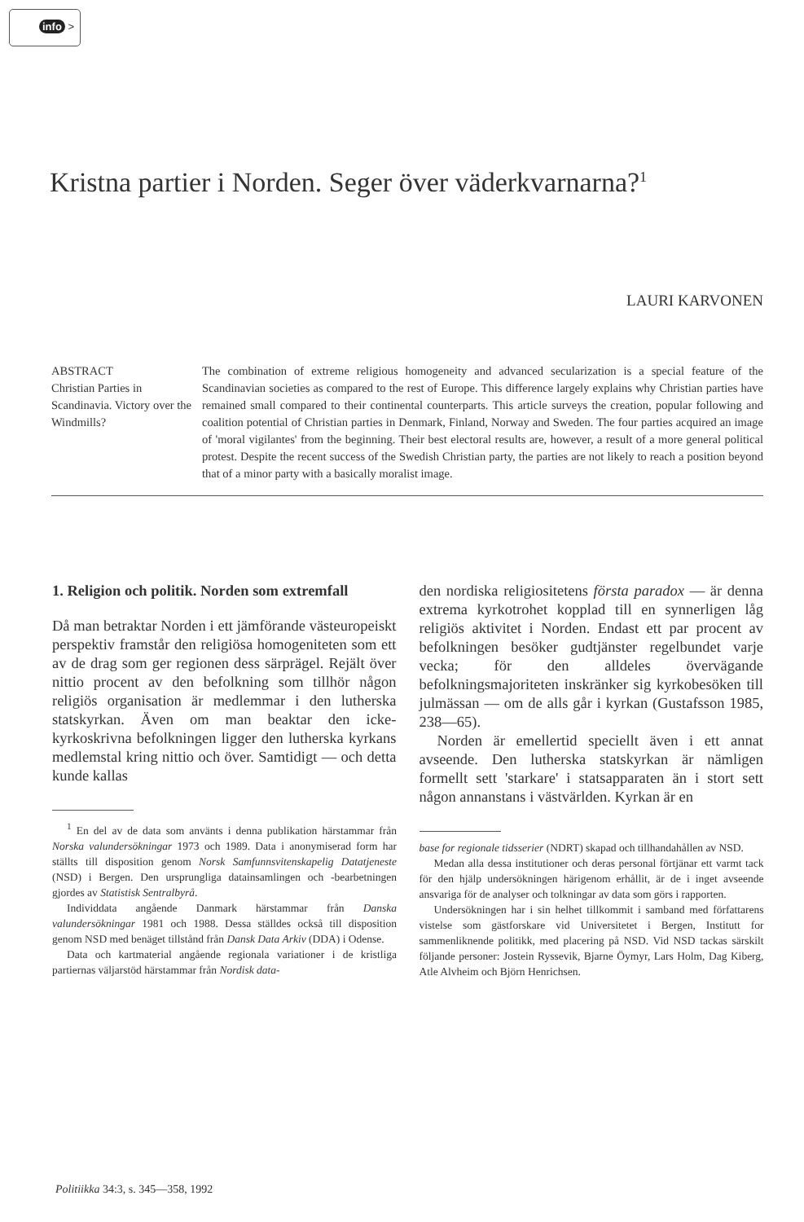info >
Kristna partier i Norden. Seger över väderkvarnarna?<sup>1</sup>
LAURI KARVONEN
ABSTRACT
Christian Parties in Scandinavia. Victory over the Windmills?
The combination of extreme religious homogeneity and advanced secularization is a special feature of the Scandinavian societies as compared to the rest of Europe. This difference largely explains why Christian parties have remained small compared to their continental counterparts. This article surveys the creation, popular following and coalition potential of Christian parties in Denmark, Finland, Norway and Sweden. The four parties acquired an image of 'moral vigilantes' from the beginning. Their best electoral results are, however, a result of a more general political protest. Despite the recent success of the Swedish Christian party, the parties are not likely to reach a position beyond that of a minor party with a basically moralist image.
1. Religion och politik. Norden som extremfall
Då man betraktar Norden i ett jämförande västeuropeiskt perspektiv framstår den religiösa homogeniteten som ett av de drag som ger regionen dess särprägel. Rejält över nittio procent av den befolkning som tillhör någon religiös organisation är medlemmar i den lutherska statskyrkan. Även om man beaktar den icke-kyrkoskrivna befolkningen ligger den lutherska kyrkans medlemstal kring nittio och över. Samtidigt — och detta kunde kallas
<sup>1</sup> En del av de data som använts i denna publikation härstammar från Norska valundersökningar 1973 och 1989. Data i anonymiserad form har ställts till disposition genom Norsk Samfunnsvitenskapelig Datatjeneste (NSD) i Bergen. Den ursprungliga datainsamlingen och -bearbetningen gjordes av Statistisk Sentralbyrå.
Individdata angående Danmark härstammar från Danska valundersökningar 1981 och 1988. Dessa ställdes också till disposition genom NSD med benäget tillstånd från Dansk Data Arkiv (DDA) i Odense.
Data och kartmaterial angående regionala variationer i de kristliga partiernas väljarstöd härstammar från Nordisk data-
den nordiska religiositetens första paradox — är denna extrema kyrkotrohet kopplad till en synnerligen låg religiös aktivitet i Norden. Endast ett par procent av befolkningen besöker gudtjänster regelbundet varje vecka; för den alldeles övervägande befolkningsmajoriteten inskränker sig kyrkobesöken till julmässan — om de alls går i kyrkan (Gustafsson 1985, 238—65).
Norden är emellertid speciellt även i ett annat avseende. Den lutherska statskyrkan är nämligen formellt sett 'starkare' i statsapparaten än i stort sett någon annanstans i västvärlden. Kyrkan är en
base for regionale tidsserier (NDRT) skapad och tillhandahållen av NSD.
Medan alla dessa institutioner och deras personal förtjänar ett varmt tack för den hjälp undersökningen härigenom erhållit, är de i inget avseende ansvariga för de analyser och tolkningar av data som görs i rapporten.
Undersökningen har i sin helhet tillkommit i samband med författarens vistelse som gästforskare vid Universitetet i Bergen, Institutt for sammenliknende politikk, med placering på NSD. Vid NSD tackas särskilt följande personer: Jostein Ryssevik, Bjarne Öymyr, Lars Holm, Dag Kiberg, Atle Alvheim och Björn Henrichsen.
Politiikka 34:3, s. 345—358, 1992